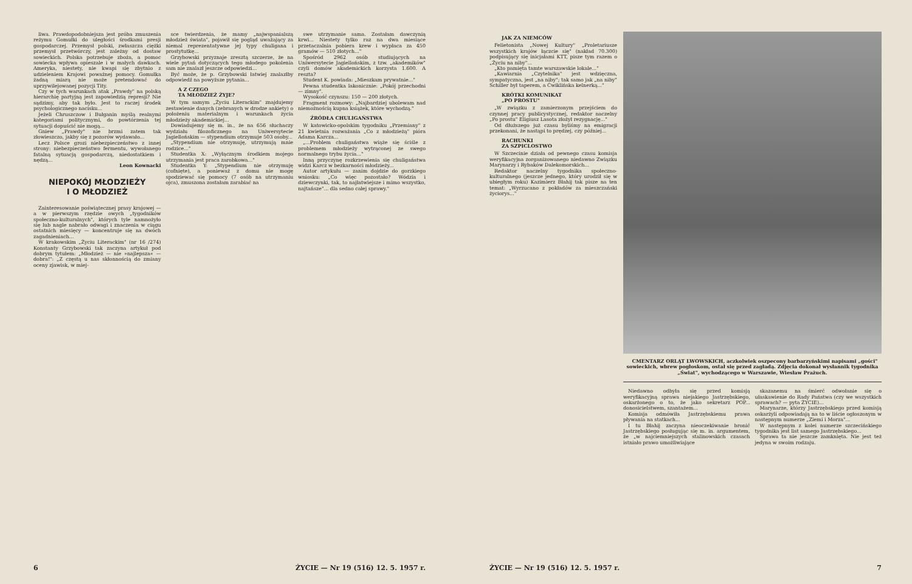liwa. Prawdopodobniejsza jest próba zmuszenia reżymu Gomułki do uległości środkami presji gospodarczej. Przemysł polski, zwłaszcza ciężki przemysł przetwórczy, jest zależny od dostaw sowieckich. Polska potrzebuje zboża, a pomoc sowiecka wpływa opieszale i w małych dawkach. Ameryka, niestety, nie kwapi się zbytnio z udzieleniem Krajowi poważnej pomocy. Gomułka żadną miarą nie może pretendować do uprzywilejowanej pozycji Tity.
Czy w tych warunkach atak „Prawdy" na polską hierarchię partyjną jest zapowiedzią represji? Nie sądzimy, aby tak było. Jest to raczej środek psychologicznego nacisku...
Jeżeli Chruszczow i Bułganin myślą realnymi kategoriami politycznymi, do powtórzenia tej sytuacji dopuścić nie mogą...
Gniew „Prawdy" nie brzmi zatem tak złowieszczo, jakby się z pozorów wydawało...
Lecz Polsce grozi niebezpieczeństwo z innej strony: niebezpieczeństwo fermentu, wywołanego fatalną sytuacją gospodarczą, niedostatkiem i nędzą...
Leon Kownacki
NIEPOKÓJ MŁODZIEŻY
I O MŁODZIEŻ
Zainteresowanie poświątecznej prasy krajowej — a w pierwszym rzędzie owych „tygodników społeczno-kulturalnych", których tyle namnożyło się lub nagle nabrało odwagi i znaczenia w ciągu ostatnich miesięcy — koncentruje się na dwóch zagadnieniach...
W krakowskim „Życiu Literackim" (nr 16 /274) Konstanty Grzybowski tak zaczyna artykuł pod dobrym tytułem: „Młodzież — nie »najlepsza« — dobra!": „Z częstą u nas skłonnością do zmiany oceny zjawisk, w miej-
sce twierdzenia, że mamy „najwspanialszą młodzież świata", pojawił się pogląd uważający za niemal reprezentatywne jej typy chuligana i prostytutkę...
Grzybowski przyznaje zresztą szczerze, że na wiele pytań dotyczących tego młodego pokolenia sam nie znalazł jeszcze odpowiedzi...
Być może, że p. Grzybowski łatwiej znalazłby odpowiedź na powyższe pytania...
A Z CZEGO
TA MŁODZIEŻ ŻYJE?
W tym samym „Życiu Literackim" znajdujemy zestawienie danych (zebranych w drodze ankiety) o położeniu materialnym i warunkach życia młodzieży akademickiej...
Dowiadujemy się m. in., że na 656 słuchaczy wydziału filozoficznego na Uniwersytecie Jagiellońskim — stypendium otrzymuje 503 osoby...
„Stypendium nie otrzymuję, utrzymują mnie rodzice..."
Studentka X: „Wyłącznym środkiem mojego utrzymania jest praca zarobkowa..."
Studentka Y: „Stypendium nie otrzymuję (cofnięte), a ponieważ z domu nie mogę spodziewać się pomocy (7 osób na utrzymaniu ojca), zmuszona zostałam zarabiać na
swe utrzymanie sama. Zostałam dawczynią krwi... Niestety tylko raz na dwa miesiące przetaczalnia pobiera krew i wypłaca za 450 gramów — 510 złotych..."
Spośród 2962 osób studiujących na Uniwersytecie Jagiellońskim, z tzw. „akademików" czyli domów akademickich korzysta 1.600. A reszta?
Student K. powiada: „Mieszkam prywatnie..."
Pewna studentka lakonicznie: „Pokój przechodni — zimny".
Wysokość czynszu: 150 — 200 złotych.
Fragment rozmowy: „Najbardziej ubolewam nad niemożnością kupna książek, które wychodzą."
ŹRÓDŁA CHULIGAŃSTWA
W katowicko-opolskim tygodniku „Przemiany" z 21 kwietnia rozważania „Co z młodzieżą" pióra Adama Karcza...
„...Problem chuligaństwa wiąże się ściśle z problemem młodzieży wytrąconej ze swego normalnego trybu życia..."
Inną przyczynę rozkrzewienia się chuligaństwa widzi Karcz w bezkarności młodzieży...
Autor artykułu — zanim dojdzie do gorzkiego wniosku: „Co więc pozostało? Wódzia i dziewczynki, tak, to najłatwiejsze i mimo wszystko, najtańsze"... dla sedno całej sprawy."
6 ŻYCIE — Nr 19 (516) 12. 5. 1957 r.
JAK ZA NIEMCÓW
Felietonista „Nowej Kultury" „Proletariusze wszystkich krajów łączcie się" (nakład 70.300) podpisujący się inicjałami KTT, pisze tym razem o „Życiu na niby"...
„Kto pamięta tamte warszawskie lokale..."
„Kawiarnia „Czytelnika" jest wdzięczna, sympatyczna, jest „na niby"; tak samo jak „na niby" Schiller był taperem, a Ćwiklińska kelnerką..."
KRÓTKI KOMUNIKAT
„PO PROSTU"
„W związku z zamierzonym przejściem do czynnej pracy publicystycznej, redaktor naczelny „Po prostu" Eligiusz Lasota złożył rezygnację..."
Od dłuższego już czasu byliśmy na emigracji przekonani, że nastąpi to prędzej, czy później...
RACHUNKI
ZA SZPICLOSTWO
W Szczecinie działa od pewnego czasu komisja weryfikacyjna zorganizowanego niedawno Związku Marynarzy i Rybaków Dalekomorskich...
Redaktor naczelny tygodnika społeczno-kulturalnego (jeszcze jednego, który urodził się w ubiegłym roku) Kazimierz Błahij tak pisze na ten temat: „Wyrzucano z pokładów za mieszczański życiorys..."
CMENTARZ ORLĄT LWOWSKICH, aczkolwiek oszpecony barbarzyńskimi napisami „gości" sowieckich, wbrew pogłoskom, ostał się przed zagładą. Zdjęcia dokonał wysłannik tygodnika „Świat", wychodzącego w Warszawie, Wiesław Prażuch.
Niedawno odbyła się przed komisją weryfikacyjną sprawa niejakiego Jastrzębskiego, oskarżonego o to, że jako sekretarz POP... donosicielstwem, szantażem...
Komisja odmówiła Jastrzębskiemu prawa pływania na statkach...
I tu Błahij zaczyna nieoczekiwanie bronić Jastrzębskiego posługując się m. in. argumentem, że „w najciemniejszych stalinowskich czasach istniało prawo umożliwiające
skazanemu na śmierć odwołanie się o ułaskawienie do Rady Państwa (czy we wszystkich sprawach? — pyta ŻYCIE)...
Marynarze, którzy Jastrzębskiego przed komisją oskarżyli odpowiadają na to w liście ogłoszonym w następnym numerze „Ziemi i Morza"...
W następnym z kolei numerze szczecińskiego tygodnika jest list samego Jastrzębskiego...
Sprawa ta nie jeszcze zamknięta. Nie jest też jedyna w swoim rodzaju.
ŻYCIE — Nr 19 (516) 12. 5. 1957 r. 7